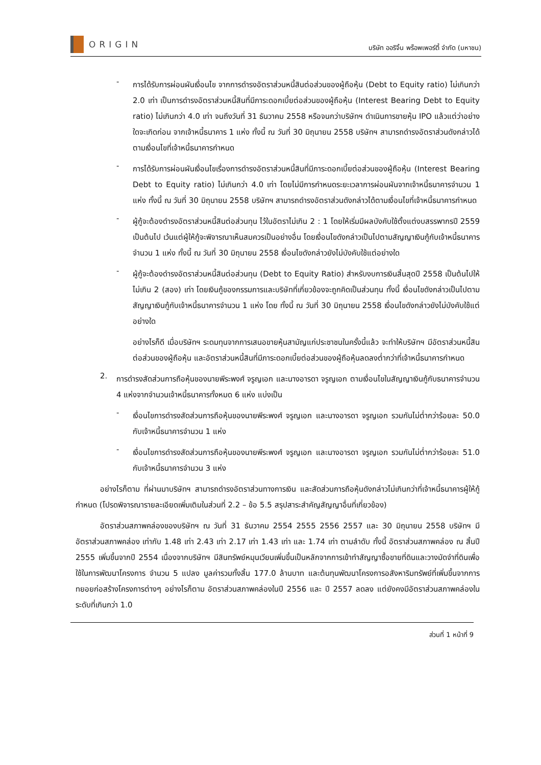ORIGIN
บริษัท ออริจิ้น พร็อพเพอร์ตี้ จำกัด (มหาชน)
-
การได้รับการผ่อนผันเงื่อนไข จากการดำรงอัตราส่วนหนี้สินต่อส่วนของผู้ถือหุ้น (Debt to Equity ratio) ไม่เกินกว่า 2.0 เท่า เป็นการดำรงอัตราส่วนหนี้สินที่มีภาระดอกเบี้ยต่อส่วนของผู้ถือหุ้น (Interest Bearing Debt to Equity ratio) ไม่เกินกว่า 4.0 เท่า จนถึงวันที่ 31 ธันวาคม 2558 หรือจนกว่าบริษัทฯ ดำเนินการขายหุ้น IPO แล้วแต่ว่าอย่างใดจะเกิดก่อน จากเจ้าหนี้ธนาคาร 1 แห่ง ทั้งนี้ ณ วันที่ 30 มิถุนายน 2558 บริษัทฯ สามารถดำรงอัตราส่วนดังกล่าวได้ตามเงื่อนไขที่เจ้าหนี้ธนาคารกำหนด
-
การได้รับการผ่อนผันเงื่อนไขเรื่องการดำรงอัตราส่วนหนี้สินที่มีภาระดอกเบี้ยต่อส่วนของผู้ถือหุ้น (Interest Bearing Debt to Equity ratio) ไม่เกินกว่า 4.0 เท่า โดยไม่มีการกำหนดระยะเวลาการผ่อนผันจากเจ้าหนี้ธนาคารจำนวน 1 แห่ง ทั้งนี้ ณ วันที่ 30 มิถุนายน 2558 บริษัทฯ สามารถดำรงอัตราส่วนดังกล่าวได้ตามเงื่อนไขที่เจ้าหนี้ธนาคารกำหนด
-
ผู้กู้จะต้องดำรงอัตราส่วนหนี้สินต่อส่วนทุน ไว้ในอัตราไม่เกิน 2 : 1 โดยให้เริ่มมีผลบังคับใช้ตั้งแต่งบสรรพากรปี 2559 เป็นต้นไป เว้นแต่ผู้ให้กู้จะพิจารณาเห็นสมควรเป็นอย่างอื่น โดยเงื่อนไขดังกล่าวเป็นไปตามสัญญาเงินกู้กับเจ้าหนี้ธนาคารจำนวน 1 แห่ง ทั้งนี้ ณ วันที่ 30 มิถุนายน 2558 เงื่อนไขดังกล่าวยังไม่บังคับใช้แต่อย่างใด
-
ผู้กู้จะต้องดำรงอัตราส่วนหนี้สินต่อส่วนทุน (Debt to Equity Ratio) สำหรับงบการเงินสิ้นสุดปี 2558 เป็นต้นไปให้ไม่เกิน 2 (สอง) เท่า โดยเงินกู้ของกรรมการและบริษัทที่เกี่ยวข้องจะถูกคิดเป็นส่วนทุน ทั้งนี้ เงื่อนไขดังกล่าวเป็นไปตามสัญญาเงินกู้กับเจ้าหนี้ธนาคารจำนวน 1 แห่ง โดย ทั้งนี้ ณ วันที่ 30 มิถุนายน 2558 เงื่อนไขดังกล่าวยังไม่บังคับใช้แต่อย่างใด
อย่างไรก็ดี เมื่อบริษัทฯ ระดมทุนจากการเสนอขายหุ้นสามัญแก่ประชาชนในครั้งนี้แล้ว จะทำให้บริษัทฯ มีอัตราส่วนหนี้สินต่อส่วนของผู้ถือหุ้น และอัตราส่วนหนี้สินที่มีภาระดอกเบี้ยต่อส่วนของผู้ถือหุ้นลดลงต่ำกว่าที่เจ้าหนี้ธนาคารกำหนด
2.
การดำรงสัดส่วนการถือหุ้นของนายพีระพงศ์ จรูญเอก และนางอารดา จรูญเอก ตามเงื่อนไขในสัญญาเงินกู้กับธนาคารจำนวน 4 แห่งจากจำนวนเจ้าหนี้ธนาคารทั้งหมด 6 แห่ง แบ่งเป็น
-
เงื่อนไขการดำรงสัดส่วนการถือหุ้นของนายพีระพงศ์ จรูญเอก และนางอารดา จรูญเอก รวมกันไม่ต่ำกว่าร้อยละ 50.0 กับเจ้าหนี้ธนาคารจำนวน 1 แห่ง
-
เงื่อนไขการดำรงสัดส่วนการถือหุ้นของนายพีระพงศ์ จรูญเอก และนางอารดา จรูญเอก รวมกันไม่ต่ำกว่าร้อยละ 51.0 กับเจ้าหนี้ธนาคารจำนวน 3 แห่ง
อย่างไรก็ตาม ที่ผ่านมาบริษัทฯ สามารถดำรงอัตราส่วนทางการเงิน และสัดส่วนการถือหุ้นดังกล่าวไม่เกินกว่าที่เจ้าหนี้ธนาคารผู้ให้กู้กำหนด (โปรดพิจารณารายละเอียดเพิ่มเติมในส่วนที่ 2.2 – ข้อ 5.5 สรุปสาระสำคัญสัญญาอื่นที่เกี่ยวข้อง)
อัตราส่วนสภาพคล่องของบริษัทฯ ณ วันที่ 31 ธันวาคม 2554 2555 2556 2557 และ 30 มิถุนายน 2558 บริษัทฯ มีอัตราส่วนสภาพคล่อง เท่ากับ 1.48 เท่า 2.43 เท่า 2.17 เท่า 1.43 เท่า และ 1.74 เท่า ตามลำดับ ทั้งนี้ อัตราส่วนสภาพคล่อง ณ สิ้นปี 2555 เพิ่มขึ้นจากปี 2554 เนื่องจากบริษัทฯ มีสินทรัพย์หมุนเวียนเพิ่มขึ้นเป็นหลักจากการเข้าทำสัญญาซื้อขายที่ดินและวางมัดจำที่ดินเพื่อใช้ในการพัฒนาโครงการ จำนวน 5 แปลง มูลค่ารวมทั้งสิ้น 177.0 ล้านบาท และต้นทุนพัฒนาโครงการอสังหาริมทรัพย์ที่เพิ่มขึ้นจากการทยอยก่อสร้างโครงการต่างๆ อย่างไรก็ตาม อัตราส่วนสภาพคล่องในปี 2556 และ ปี 2557 ลดลง แต่ยังคงมีอัตราส่วนสภาพคล่องในระดับที่เกินกว่า 1.0
ส่วนที่ 1 หน้าที่ 9